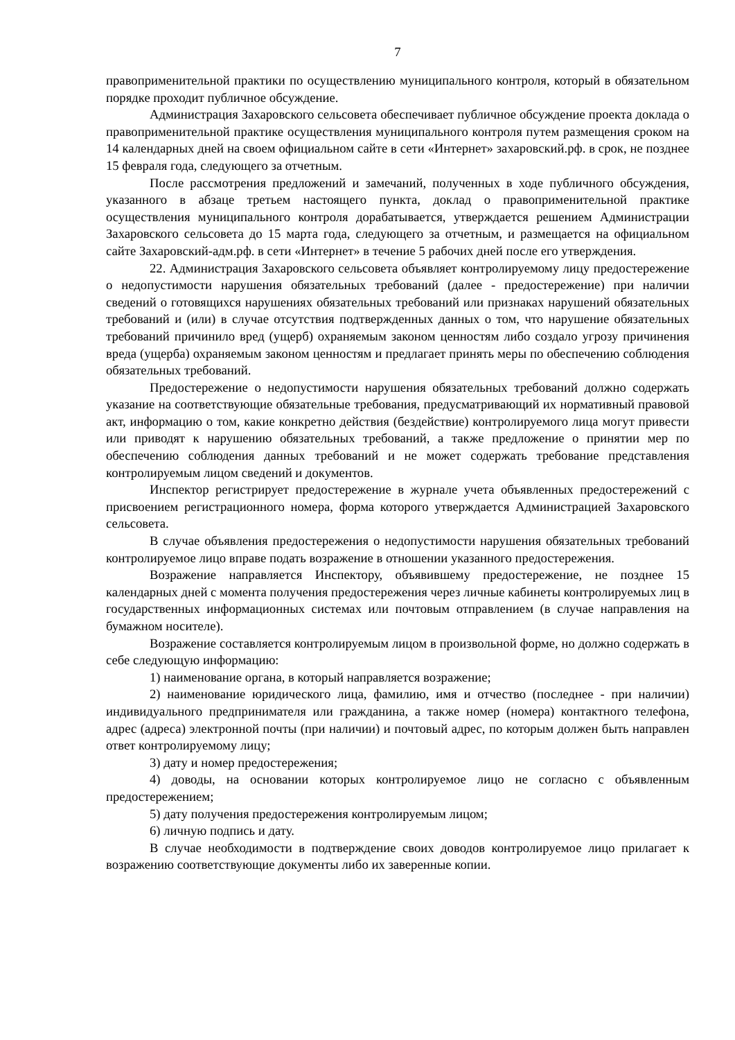7
правоприменительной практики по осуществлению муниципального контроля, который в обязательном порядке проходит публичное обсуждение.
Администрация Захаровского сельсовета обеспечивает публичное обсуждение проекта доклада о правоприменительной практике осуществления муниципального контроля путем размещения сроком на 14 календарных дней на своем официальном сайте в сети «Интернет» захаровский.рф. в срок, не позднее 15 февраля года, следующего за отчетным.
После рассмотрения предложений и замечаний, полученных в ходе публичного обсуждения, указанного в абзаце третьем настоящего пункта, доклад о правоприменительной практике осуществления муниципального контроля дорабатывается, утверждается решением Администрации Захаровского сельсовета до 15 марта года, следующего за отчетным, и размещается на официальном сайте Захаровский-адм.рф. в сети «Интернет» в течение 5 рабочих дней после его утверждения.
22. Администрация Захаровского сельсовета объявляет контролируемому лицу предостережение о недопустимости нарушения обязательных требований (далее - предостережение) при наличии сведений о готовящихся нарушениях обязательных требований или признаках нарушений обязательных требований и (или) в случае отсутствия подтвержденных данных о том, что нарушение обязательных требований причинило вред (ущерб) охраняемым законом ценностям либо создало угрозу причинения вреда (ущерба) охраняемым законом ценностям и предлагает принять меры по обеспечению соблюдения обязательных требований.
Предостережение о недопустимости нарушения обязательных требований должно содержать указание на соответствующие обязательные требования, предусматривающий их нормативный правовой акт, информацию о том, какие конкретно действия (бездействие) контролируемого лица могут привести или приводят к нарушению обязательных требований, а также предложение о принятии мер по обеспечению соблюдения данных требований и не может содержать требование представления контролируемым лицом сведений и документов.
Инспектор регистрирует предостережение в журнале учета объявленных предостережений с присвоением регистрационного номера, форма которого утверждается Администрацией Захаровского сельсовета.
В случае объявления предостережения о недопустимости нарушения обязательных требований контролируемое лицо вправе подать возражение в отношении указанного предостережения.
Возражение направляется Инспектору, объявившему предостережение, не позднее 15 календарных дней с момента получения предостережения через личные кабинеты контролируемых лиц в государственных информационных системах или почтовым отправлением (в случае направления на бумажном носителе).
Возражение составляется контролируемым лицом в произвольной форме, но должно содержать в себе следующую информацию:
1) наименование органа, в который направляется возражение;
2) наименование юридического лица, фамилию, имя и отчество (последнее - при наличии) индивидуального предпринимателя или гражданина, а также номер (номера) контактного телефона, адрес (адреса) электронной почты (при наличии) и почтовый адрес, по которым должен быть направлен ответ контролируемому лицу;
3) дату и номер предостережения;
4) доводы, на основании которых контролируемое лицо не согласно с объявленным предостережением;
5) дату получения предостережения контролируемым лицом;
6) личную подпись и дату.
В случае необходимости в подтверждение своих доводов контролируемое лицо прилагает к возражению соответствующие документы либо их заверенные копии.